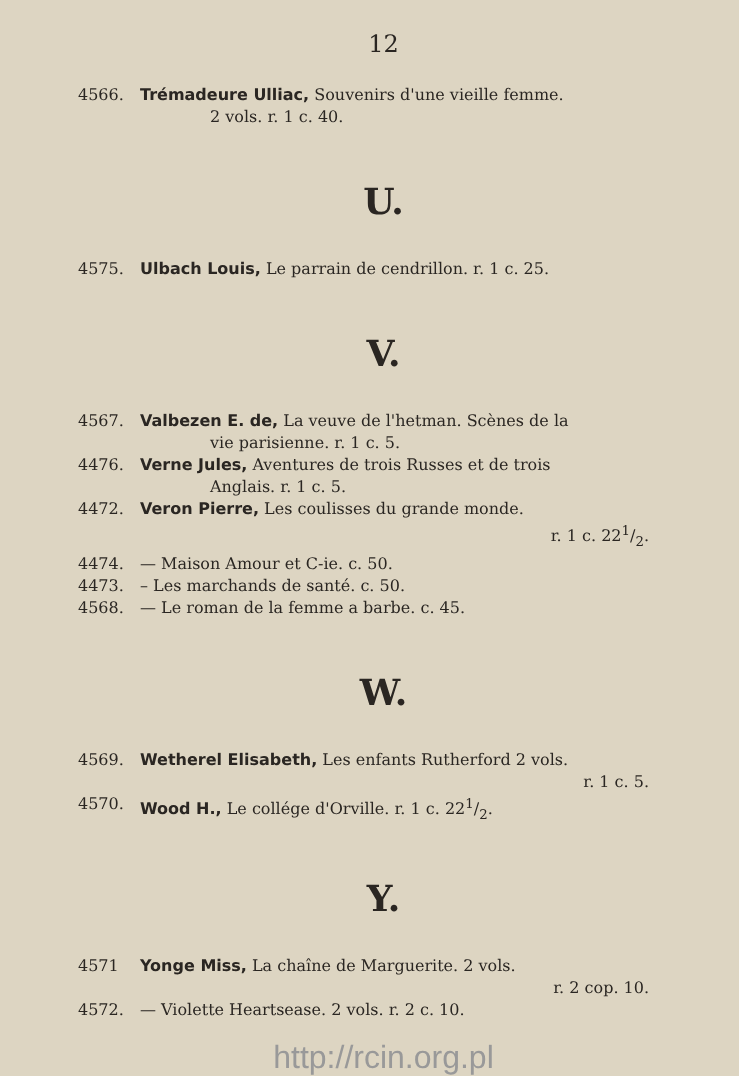12
4566. Trémadeure Ulliac, Souvenirs d'une vieille femme.
2 vols. r. 1 c. 40.
U.
4575. Ulbach Louis, Le parrain de cendrillon. r. 1 c. 25.
V.
4567. Valbezen E. de, La veuve de l'hetman. Scènes de la
vie parisienne. r. 1 c. 5.
4476. Verne Jules, Aventures de trois Russes et de trois
Anglais. r. 1 c. 5.
4472. Veron Pierre, Les coulisses du grande monde.
r. 1 c. 221/2.
4474. — Maison Amour et C-ie. c. 50.
4473. – Les marchands de santé. c. 50.
4568. — Le roman de la femme a barbe. c. 45.
W.
4569. Wetherel Elisabeth, Les enfants Rutherford 2 vols.
r. 1 c. 5.
4570. Wood H., Le collége d'Orville. r. 1 c. 221/2.
Y.
4571 Yonge Miss, La chaîne de Marguerite. 2 vols.
r. 2 cop. 10.
4572. — Violette Heartsease. 2 vols. r. 2 c. 10.
http://rcin.org.pl